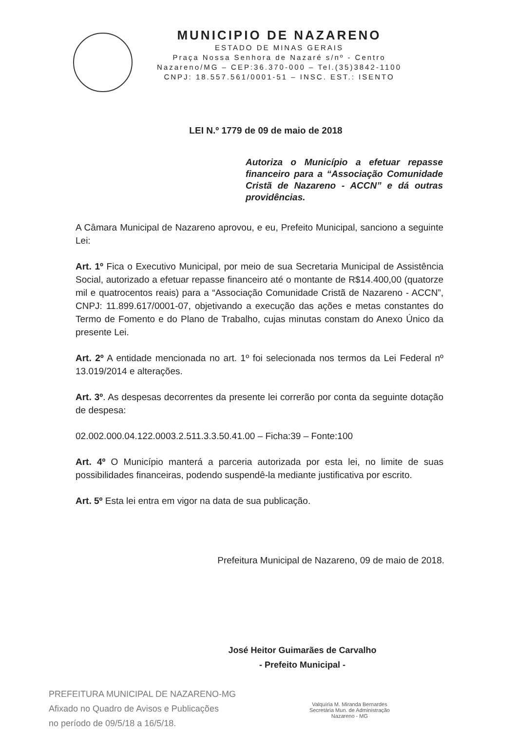MUNICIPIO DE NAZARENO
ESTADO DE MINAS GERAIS
Praça Nossa Senhora de Nazaré s/nº - Centro
Nazareno/MG – CEP:36.370-000 – Tel.(35)3842-1100
CNPJ: 18.557.561/0001-51 – INSC. EST.: ISENTO
LEI N.º 1779 de 09 de maio de 2018
Autoriza o Município a efetuar repasse financeiro para a “Associação Comunidade Cristã de Nazareno - ACCN” e dá outras providências.
A Câmara Municipal de Nazareno aprovou, e eu, Prefeito Municipal, sanciono a seguinte Lei:
Art. 1º Fica o Executivo Municipal, por meio de sua Secretaria Municipal de Assistência Social, autorizado a efetuar repasse financeiro até o montante de R$14.400,00 (quatorze mil e quatrocentos reais) para a “Associação Comunidade Cristã de Nazareno - ACCN”, CNPJ: 11.899.617/0001-07, objetivando a execução das ações e metas constantes do Termo de Fomento e do Plano de Trabalho, cujas minutas constam do Anexo Único da presente Lei.
Art. 2º A entidade mencionada no art. 1º foi selecionada nos termos da Lei Federal nº 13.019/2014 e alterações.
Art. 3º. As despesas decorrentes da presente lei correrão por conta da seguinte dotação de despesa:
02.002.000.04.122.0003.2.511.3.3.50.41.00 – Ficha:39 – Fonte:100
Art. 4º O Município manterá a parceria autorizada por esta lei, no limite de suas possibilidades financeiras, podendo suspendê-la mediante justificativa por escrito.
Art. 5º Esta lei entra em vigor na data de sua publicação.
Prefeitura Municipal de Nazareno, 09 de maio de 2018.
José Heitor Guimarães de Carvalho
- Prefeito Municipal -
PREFEITURA MUNICIPAL DE NAZARENO-MG
Afixado no Quadro de Avisos e Publicações
no período de 09/5/18 a 16/5/18.
Valquíria M. Miranda Bernardes
Secretária Mun. de Administração
Nazareno - MG